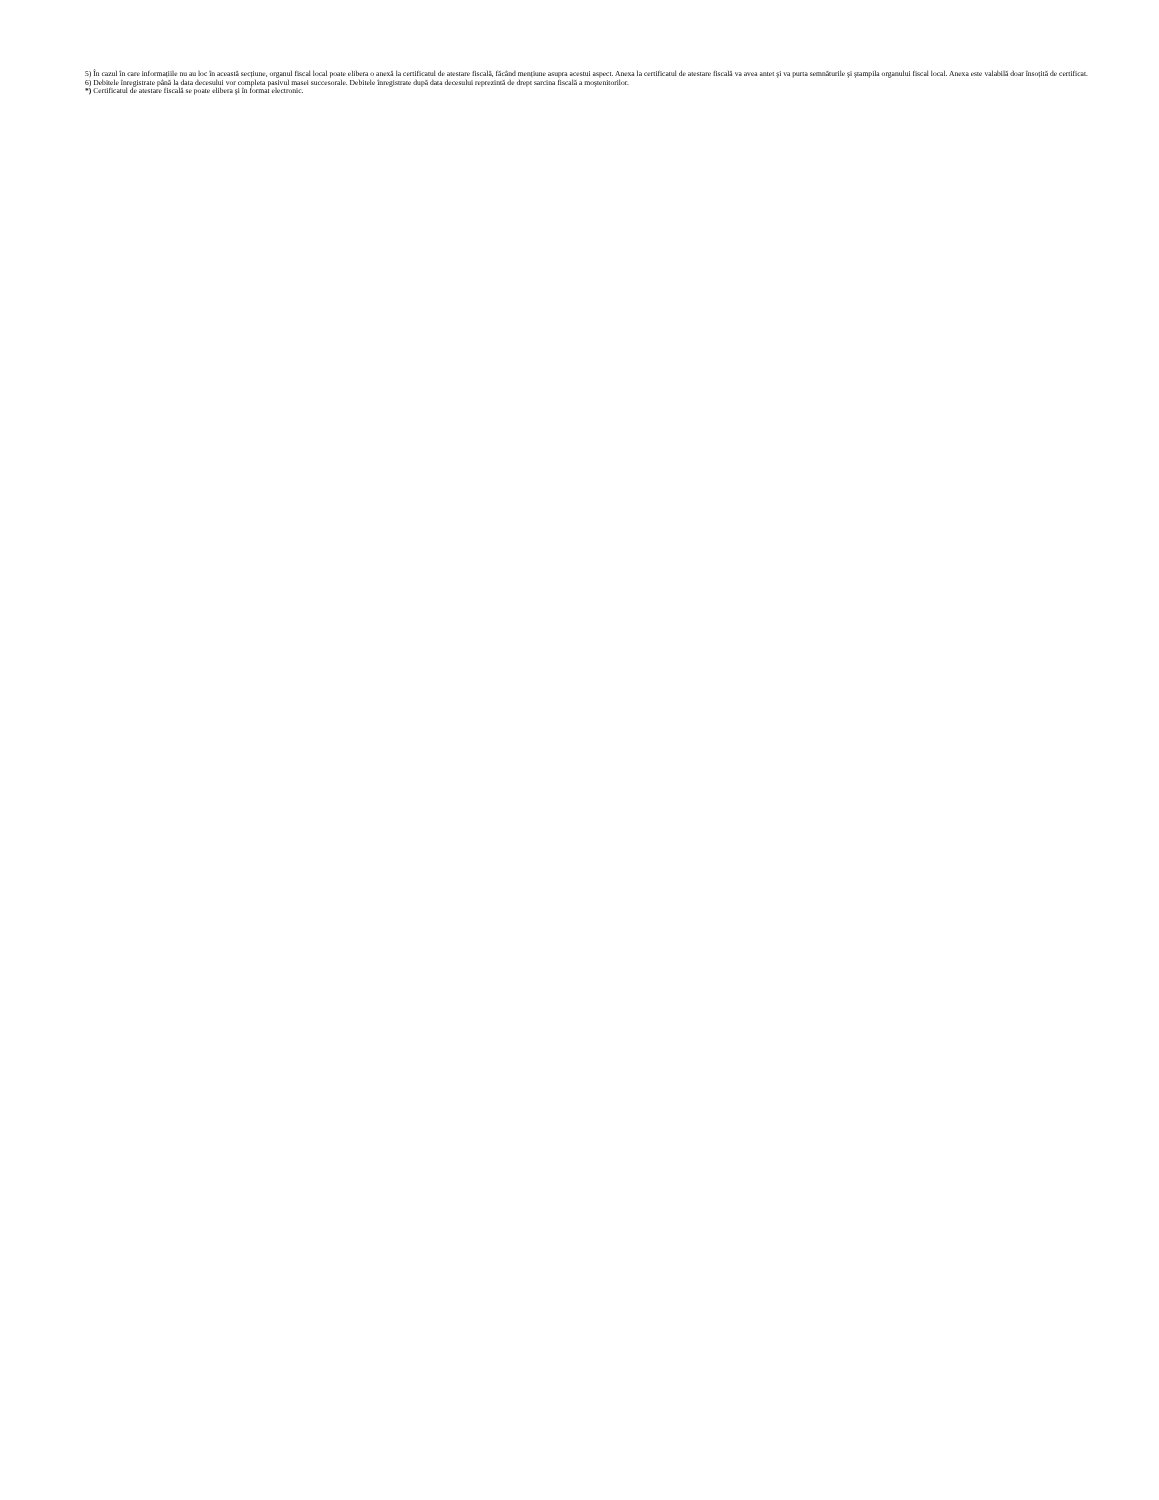5) În cazul în care informațiile nu au loc în această secțiune, organul fiscal local poate elibera o anexă la certificatul de atestare fiscală, făcând mențiune asupra acestui aspect. Anexa la certificatul de atestare fiscală va avea antet şi va purta semnăturile şi ştampila organului fiscal local. Anexa este valabilă doar însoțită de certificat.
6) Debitele înregistrate până la data decesului vor completa pasivul masei succesorale. Debitele înregistrate după data decesului reprezintă de drept sarcina fiscală a moştenitorilor.
*) Certificatul de atestare fiscală se poate elibera şi în format electronic.